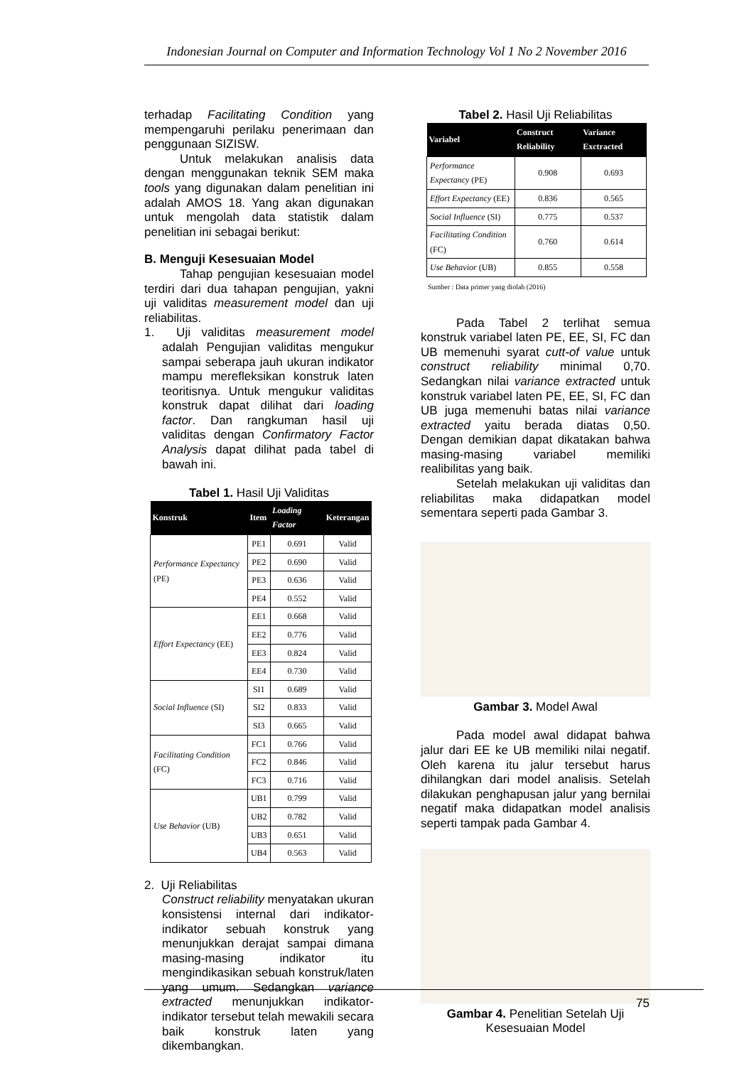Indonesian Journal on Computer and Information Technology Vol 1 No 2 November 2016
terhadap Facilitating Condition yang mempengaruhi perilaku penerimaan dan penggunaan SIZISW.
Untuk melakukan analisis data dengan menggunakan teknik SEM maka tools yang digunakan dalam penelitian ini adalah AMOS 18. Yang akan digunakan untuk mengolah data statistik dalam penelitian ini sebagai berikut:
B. Menguji Kesesuaian Model
Tahap pengujian kesesuaian model terdiri dari dua tahapan pengujian, yakni uji validitas measurement model dan uji reliabilitas.
1. Uji validitas measurement model adalah Pengujian validitas mengukur sampai seberapa jauh ukuran indikator mampu merefleksikan konstruk laten teoritisnya. Untuk mengukur validitas konstruk dapat dilihat dari loading factor. Dan rangkuman hasil uji validitas dengan Confirmatory Factor Analysis dapat dilihat pada tabel di bawah ini.
Tabel 1. Hasil Uji Validitas
| Konstruk | Item | Loading Factor | Keterangan |
| --- | --- | --- | --- |
| Performance Expectancy (PE) | PE1 | 0.691 | Valid |
| | PE2 | 0.690 | Valid |
| | PE3 | 0.636 | Valid |
| | PE4 | 0.552 | Valid |
| Effort Expectancy (EE) | EE1 | 0.668 | Valid |
| | EE2 | 0.776 | Valid |
| | EE3 | 0.824 | Valid |
| | EE4 | 0.730 | Valid |
| Social Influence (SI) | SI1 | 0.689 | Valid |
| | SI2 | 0.833 | Valid |
| | SI3 | 0.665 | Valid |
| Facilitating Condition (FC) | FC1 | 0.766 | Valid |
| | FC2 | 0.846 | Valid |
| | FC3 | 0.716 | Valid |
| Use Behavior (UB) | UB1 | 0.799 | Valid |
| | UB2 | 0.782 | Valid |
| | UB3 | 0.651 | Valid |
| | UB4 | 0.563 | Valid |
2. Uji Reliabilitas
Construct reliability menyatakan ukuran konsistensi internal dari indikator-indikator sebuah konstruk yang menunjukkan derajat sampai dimana masing-masing indikator itu mengindikasikan sebuah konstruk/laten yang umum. Sedangkan variance extracted menunjukkan indikator-indikator tersebut telah mewakili secara baik konstruk laten yang dikembangkan.
Tabel 2. Hasil Uji Reliabilitas
| Variabel | Construct Reliability | Variance Exctracted |
| --- | --- | --- |
| Performance Expectancy (PE) | 0.908 | 0.693 |
| Effort Expectancy (EE) | 0.836 | 0.565 |
| Social Influence (SI) | 0.775 | 0.537 |
| Facilitating Condition (FC) | 0.760 | 0.614 |
| Use Behavior (UB) | 0.855 | 0.558 |
Sumber : Data primer yang diolah (2016)
Pada Tabel 2 terlihat semua konstruk variabel laten PE, EE, SI, FC dan UB memenuhi syarat cutt-of value untuk construct reliability minimal 0,70. Sedangkan nilai variance extracted untuk konstruk variabel laten PE, EE, SI, FC dan UB juga memenuhi batas nilai variance extracted yaitu berada diatas 0,50. Dengan demikian dapat dikatakan bahwa masing-masing variabel memiliki realibilitas yang baik.
Setelah melakukan uji validitas dan reliabilitas maka didapatkan model sementara seperti pada Gambar 3.
Gambar 3. Model Awal
Pada model awal didapat bahwa jalur dari EE ke UB memiliki nilai negatif. Oleh karena itu jalur tersebut harus dihilangkan dari model analisis. Setelah dilakukan penghapusan jalur yang bernilai negatif maka didapatkan model analisis seperti tampak pada Gambar 4.
Gambar 4. Penelitian Setelah Uji Kesesuaian Model
75